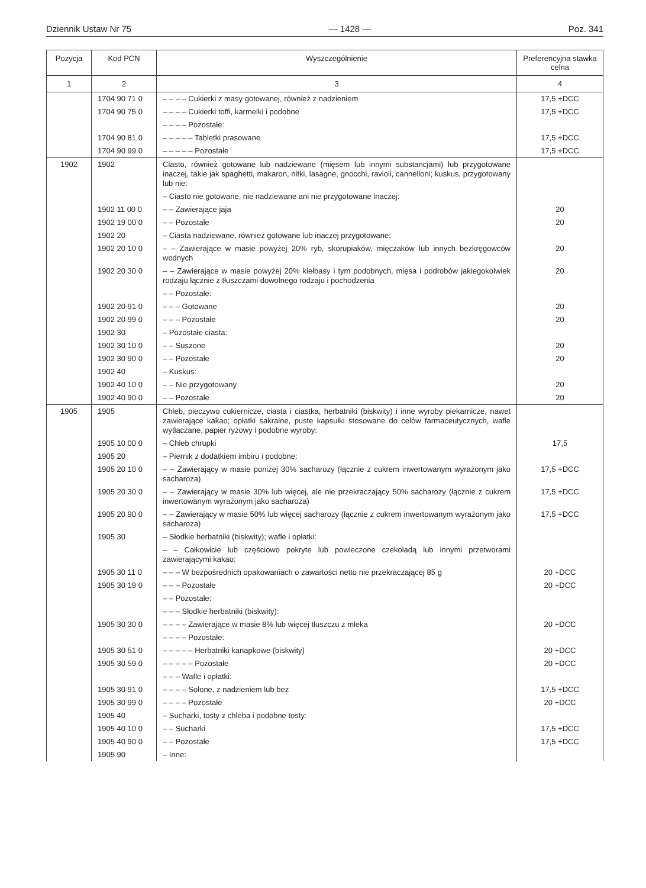Dziennik Ustaw Nr 75 — 1428 — Poz. 341
| Pozycja | Kod PCN | Wyszczególnienie | Preferencyjna stawka celna |
| --- | --- | --- | --- |
| 1 | 2 | 3 | 4 |
| | 1704 90 71 0 | – – – – Cukierki z masy gotowanej, również z nadzieniem | 17,5 +DCC |
| | 1704 90 75 0 | – – – – Cukierki toffi, karmelki i podobne | 17,5 +DCC |
| | | – – – – Pozostałe: | |
| | 1704 90 81 0 | – – – – – Tabletki prasowane | 17,5 +DCC |
| | 1704 90 99 0 | – – – – – Pozostałe | 17,5 +DCC |
| 1902 | 1902 | Ciasto, również gotowane lub nadziewane (mięsem lub innymi substancjami) lub przygotowane inaczej, takie jak spaghetti, makaron, nitki, lasagne, gnocchi, ravioli, cannelloni; kuskus, przygotowany lub nie: | |
| | | – Ciasto nie gotowane, nie nadziewane ani nie przygotowane inaczej: | |
| | 1902 11 00 0 | – – Zawierające jaja | 20 |
| | 1902 19 00 0 | – – Pozostałe | 20 |
| | 1902 20 | – Ciasta nadziewane, również gotowane lub inaczej przygotowane: | |
| | 1902 20 10 0 | – – Zawierające w masie powyżej 20% ryb, skorupiaków, mięczaków lub innych bezkręgowców wodnych | 20 |
| | 1902 20 30 0 | – – Zawierające w masie powyżej 20% kiełbasy i tym podobnych, mięsa i podrobów jakiegokolwiek rodzaju łącznie z tłuszczami dowolnego rodzaju i pochodzenia | 20 |
| | | – – Pozostałe: | |
| | 1902 20 91 0 | – – – Gotowane | 20 |
| | 1902 20 99 0 | – – – Pozostałe | 20 |
| | 1902 30 | – Pozostałe ciasta: | |
| | 1902 30 10 0 | – – Suszone | 20 |
| | 1902 30 90 0 | – – Pozostałe | 20 |
| | 1902 40 | – Kuskus: | |
| | 1902 40 10 0 | – – Nie przygotowany | 20 |
| | 1902 40 90 0 | – – Pozostałe | 20 |
| 1905 | 1905 | Chleb, pieczywo cukiernicze, ciasta i ciastka, herbatniki (biskwity) i inne wyroby piekarnicze, nawet zawierające kakao; opłatki sakralne, puste kapsułki stosowane do celów farmaceutycznych, wafle wytłaczane, papier ryżowy i podobne wyroby: | |
| | 1905 10 00 0 | – Chleb chrupki | 17,5 |
| | 1905 20 | – Piernik z dodatkiem imbiru i podobne: | |
| | 1905 20 10 0 | – – Zawierający w masie poniżej 30% sacharozy (łącznie z cukrem inwertowanym wyrażonym jako sacharoza) | 17,5 +DCC |
| | 1905 20 30 0 | – – Zawierający w masie 30% lub więcej, ale nie przekraczający 50% sacharozy (łącznie z cukrem inwertowanym wyrażonym jako sacharoza) | 17,5 +DCC |
| | 1905 20 90 0 | – – Zawierający w masie 50% lub więcej sacharozy (łącznie z cukrem inwertowanym wyrażonym jako sacharoza) | 17,5 +DCC |
| | 1905 30 | – Słodkie herbatniki (biskwity); wafle i opłatki: | |
| | | – – Całkowicie lub częściowo pokryte lub powleczone czekoladą lub innymi przetworami zawierającymi kakao: | |
| | 1905 30 11 0 | – – – W bezpośrednich opakowaniach o zawartości netto nie przekraczającej 85 g | 20 +DCC |
| | 1905 30 19 0 | – – – Pozostałe | 20 +DCC |
| | | – – Pozostałe: | |
| | | – – – Słodkie herbatniki (biskwity): | |
| | 1905 30 30 0 | – – – – Zawierające w masie 8% lub więcej tłuszczu z mleka | 20 +DCC |
| | | – – – – Pozostałe: | |
| | 1905 30 51 0 | – – – – – Herbatniki kanapkowe (biskwity) | 20 +DCC |
| | 1905 30 59 0 | – – – – – Pozostałe | 20 +DCC |
| | | – – – Wafle i opłatki: | |
| | 1905 30 91 0 | – – – – Solone, z nadzieniem lub bez | 17,5 +DCC |
| | 1905 30 99 0 | – – – – Pozostałe | 20 +DCC |
| | 1905 40 | – Sucharki, tosty z chleba i podobne tosty: | |
| | 1905 40 10 0 | – – Sucharki | 17,5 +DCC |
| | 1905 40 90 0 | – – Pozostałe | 17,5 +DCC |
| | 1905 90 | – Inne: | |